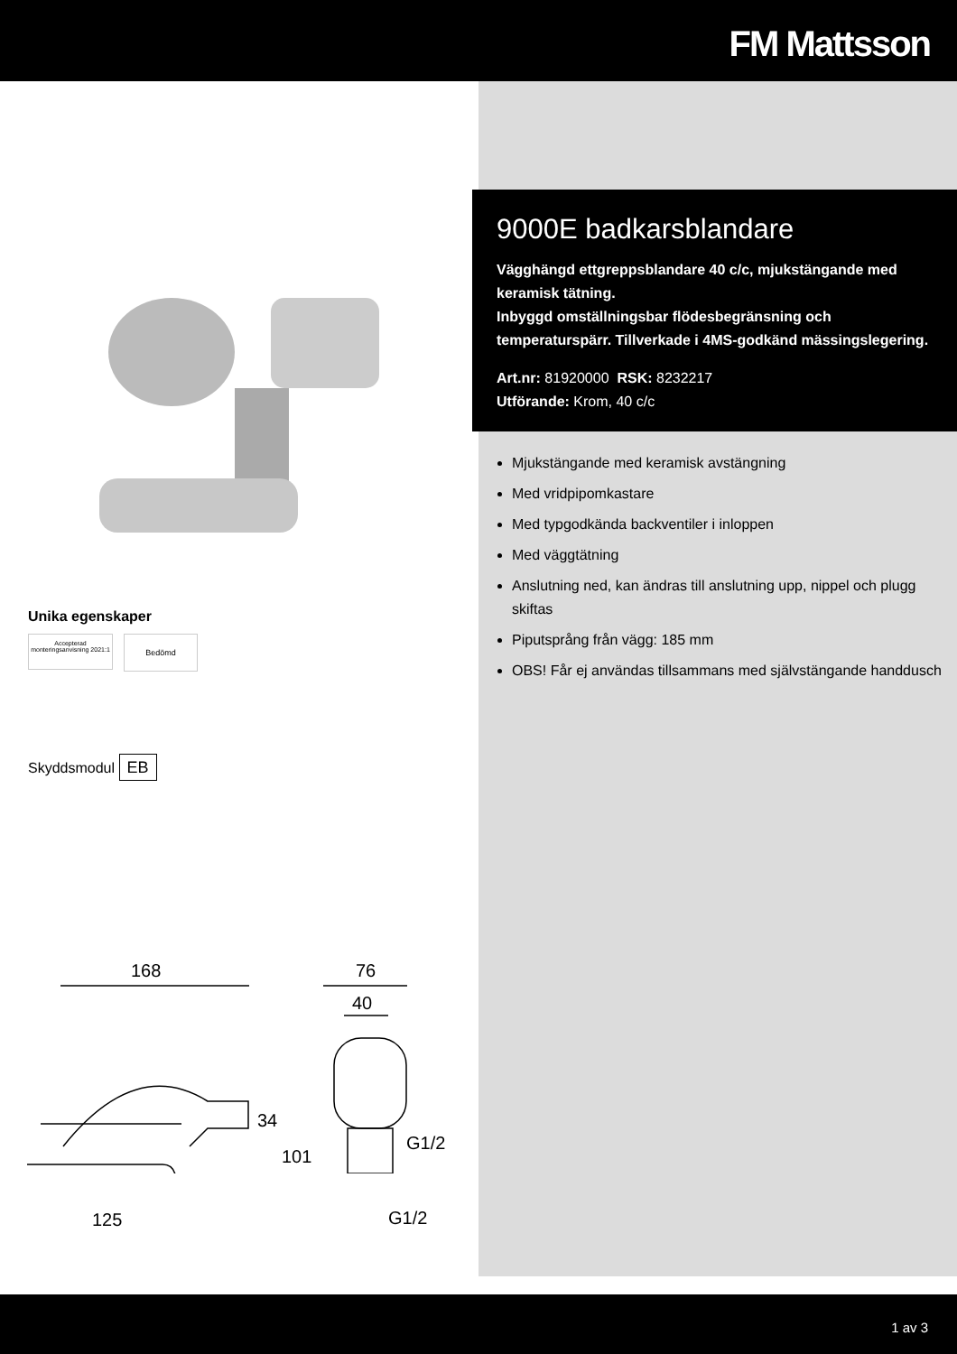FM Mattsson
Unika egenskaper
Accepterad monteringsanvisning 2021:1
Bedömd
Skyddsmodul EB
168 76
40
34
101
G1/2
125 G1/2
9000E badkarsblandare
Vägghängd ettgreppsblandare 40 c/c, mjukstängande med keramisk tätning.
Inbyggd omställningsbar flödesbegränsning och temperaturspärr. Tillverkade i 4MS-godkänd mässingslegering.
Art.nr: 81920000 RSK: 8232217
Utförande: Krom, 40 c/c
Mjukstängande med keramisk avstängning
Med vridpipomkastare
Med typgodkända backventiler i inloppen
Med väggtätning
Anslutning ned, kan ändras till anslutning upp, nippel och plugg skiftas
Piputsprång från vägg: 185 mm
OBS! Får ej användas tillsammans med självstängande handdusch
1 av 3